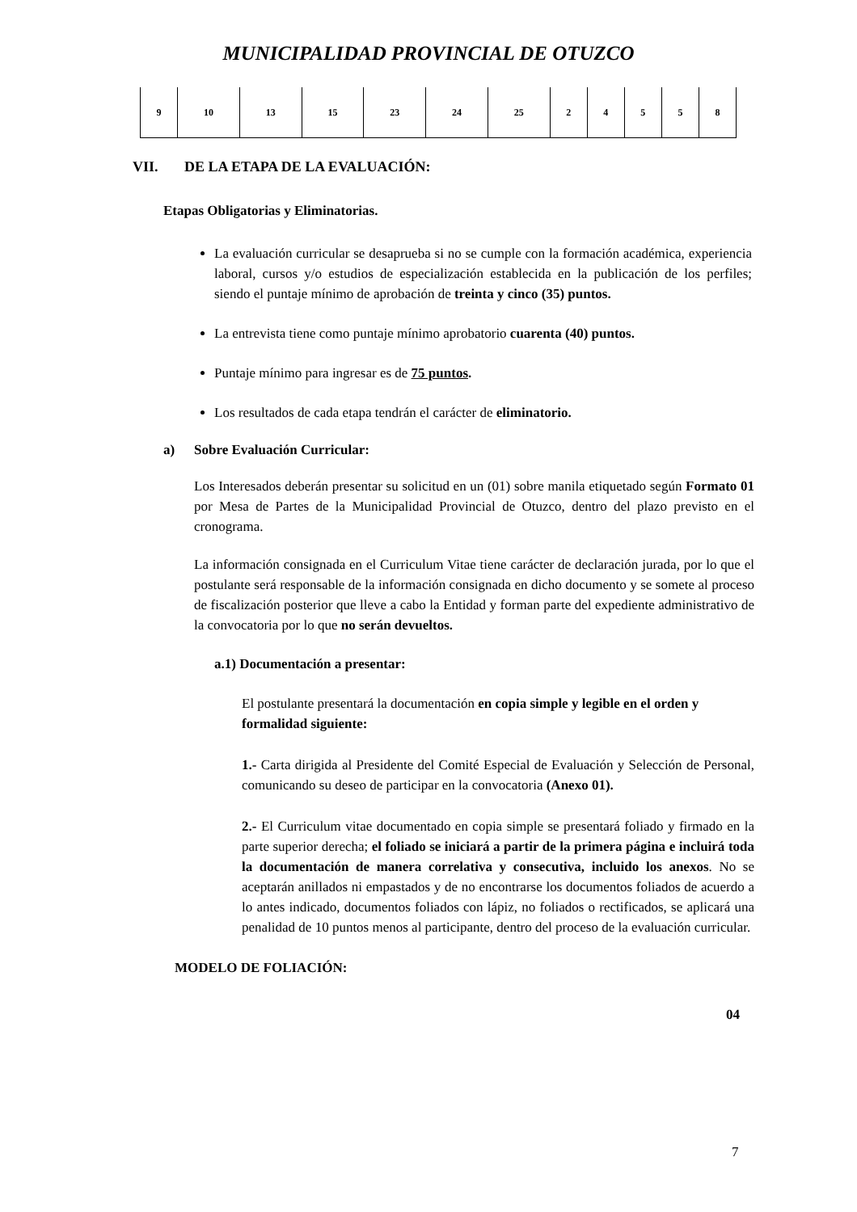MUNICIPALIDAD PROVINCIAL DE OTUZCO
| 9 | 10 | 13 | 15 | 23 | 24 | 25 | 2 | 4 | 5 | 5 | 8 |
VII. DE LA ETAPA DE LA EVALUACIÓN:
Etapas Obligatorias y Eliminatorias.
La evaluación curricular se desaprueba si no se cumple con la formación académica, experiencia laboral, cursos y/o estudios de especialización establecida en la publicación de los perfiles; siendo el puntaje mínimo de aprobación de treinta y cinco (35) puntos.
La entrevista tiene como puntaje mínimo aprobatorio cuarenta (40) puntos.
Puntaje mínimo para ingresar es de 75 puntos.
Los resultados de cada etapa tendrán el carácter de eliminatorio.
a) Sobre Evaluación Curricular:
Los Interesados deberán presentar su solicitud en un (01) sobre manila etiquetado según Formato 01 por Mesa de Partes de la Municipalidad Provincial de Otuzco, dentro del plazo previsto en el cronograma.
La información consignada en el Curriculum Vitae tiene carácter de declaración jurada, por lo que el postulante será responsable de la información consignada en dicho documento y se somete al proceso de fiscalización posterior que lleve a cabo la Entidad y forman parte del expediente administrativo de la convocatoria por lo que no serán devueltos.
a.1) Documentación a presentar:
El postulante presentará la documentación en copia simple y legible en el orden y formalidad siguiente:
1.- Carta dirigida al Presidente del Comité Especial de Evaluación y Selección de Personal, comunicando su deseo de participar en la convocatoria (Anexo 01).
2.- El Curriculum vitae documentado en copia simple se presentará foliado y firmado en la parte superior derecha; el foliado se iniciará a partir de la primera página e incluirá toda la documentación de manera correlativa y consecutiva, incluido los anexos. No se aceptarán anillados ni empastados y de no encontrarse los documentos foliados de acuerdo a lo antes indicado, documentos foliados con lápiz, no foliados o rectificados, se aplicará una penalidad de 10 puntos menos al participante, dentro del proceso de la evaluación curricular.
MODELO DE FOLIACIÓN:
04
7